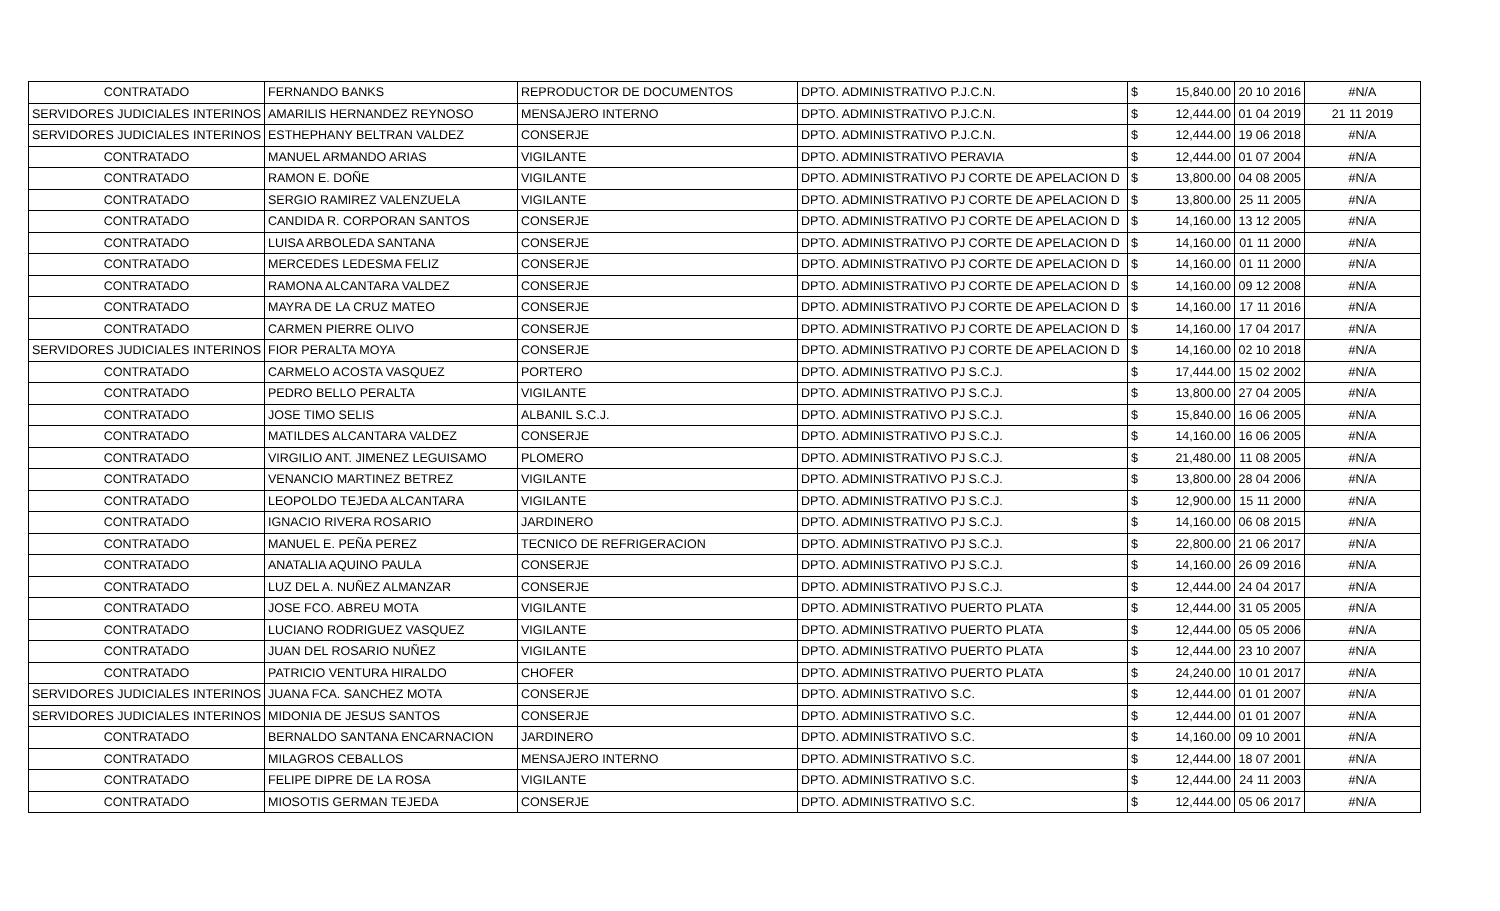| CONTRATADO | FERNANDO BANKS | REPRODUCTOR DE DOCUMENTOS | DPTO. ADMINISTRATIVO P.J.C.N. | $ | 15,840.00 | 20 10 2016 | #N/A |
| SERVIDORES JUDICIALES INTERINOS | AMARILIS HERNANDEZ REYNOSO | MENSAJERO INTERNO | DPTO. ADMINISTRATIVO P.J.C.N. | $ | 12,444.00 | 01 04 2019 | 21 11 2019 |
| SERVIDORES JUDICIALES INTERINOS | ESTHEPHANY BELTRAN VALDEZ | CONSERJE | DPTO. ADMINISTRATIVO P.J.C.N. | $ | 12,444.00 | 19 06 2018 | #N/A |
| CONTRATADO | MANUEL ARMANDO ARIAS | VIGILANTE | DPTO. ADMINISTRATIVO PERAVIA | $ | 12,444.00 | 01 07 2004 | #N/A |
| CONTRATADO | RAMON E. DOÑE | VIGILANTE | DPTO. ADMINISTRATIVO PJ CORTE DE APELACION D | $ | 13,800.00 | 04 08 2005 | #N/A |
| CONTRATADO | SERGIO RAMIREZ VALENZUELA | VIGILANTE | DPTO. ADMINISTRATIVO PJ CORTE DE APELACION D | $ | 13,800.00 | 25 11 2005 | #N/A |
| CONTRATADO | CANDIDA R. CORPORAN SANTOS | CONSERJE | DPTO. ADMINISTRATIVO PJ CORTE DE APELACION D | $ | 14,160.00 | 13 12 2005 | #N/A |
| CONTRATADO | LUISA ARBOLEDA SANTANA | CONSERJE | DPTO. ADMINISTRATIVO PJ CORTE DE APELACION D | $ | 14,160.00 | 01 11 2000 | #N/A |
| CONTRATADO | MERCEDES LEDESMA FELIZ | CONSERJE | DPTO. ADMINISTRATIVO PJ CORTE DE APELACION D | $ | 14,160.00 | 01 11 2000 | #N/A |
| CONTRATADO | RAMONA ALCANTARA VALDEZ | CONSERJE | DPTO. ADMINISTRATIVO PJ CORTE DE APELACION D | $ | 14,160.00 | 09 12 2008 | #N/A |
| CONTRATADO | MAYRA DE LA CRUZ MATEO | CONSERJE | DPTO. ADMINISTRATIVO PJ CORTE DE APELACION D | $ | 14,160.00 | 17 11 2016 | #N/A |
| CONTRATADO | CARMEN PIERRE OLIVO | CONSERJE | DPTO. ADMINISTRATIVO PJ CORTE DE APELACION D | $ | 14,160.00 | 17 04 2017 | #N/A |
| SERVIDORES JUDICIALES INTERINOS | FIOR PERALTA MOYA | CONSERJE | DPTO. ADMINISTRATIVO PJ CORTE DE APELACION D | $ | 14,160.00 | 02 10 2018 | #N/A |
| CONTRATADO | CARMELO ACOSTA VASQUEZ | PORTERO | DPTO. ADMINISTRATIVO PJ S.C.J. | $ | 17,444.00 | 15 02 2002 | #N/A |
| CONTRATADO | PEDRO BELLO PERALTA | VIGILANTE | DPTO. ADMINISTRATIVO PJ S.C.J. | $ | 13,800.00 | 27 04 2005 | #N/A |
| CONTRATADO | JOSE TIMO SELIS | ALBANIL S.C.J. | DPTO. ADMINISTRATIVO PJ S.C.J. | $ | 15,840.00 | 16 06 2005 | #N/A |
| CONTRATADO | MATILDES ALCANTARA VALDEZ | CONSERJE | DPTO. ADMINISTRATIVO PJ S.C.J. | $ | 14,160.00 | 16 06 2005 | #N/A |
| CONTRATADO | VIRGILIO ANT. JIMENEZ LEGUISAMO | PLOMERO | DPTO. ADMINISTRATIVO PJ S.C.J. | $ | 21,480.00 | 11 08 2005 | #N/A |
| CONTRATADO | VENANCIO MARTINEZ BETREZ | VIGILANTE | DPTO. ADMINISTRATIVO PJ S.C.J. | $ | 13,800.00 | 28 04 2006 | #N/A |
| CONTRATADO | LEOPOLDO TEJEDA ALCANTARA | VIGILANTE | DPTO. ADMINISTRATIVO PJ S.C.J. | $ | 12,900.00 | 15 11 2000 | #N/A |
| CONTRATADO | IGNACIO RIVERA ROSARIO | JARDINERO | DPTO. ADMINISTRATIVO PJ S.C.J. | $ | 14,160.00 | 06 08 2015 | #N/A |
| CONTRATADO | MANUEL E. PEÑA PEREZ | TECNICO DE REFRIGERACION | DPTO. ADMINISTRATIVO PJ S.C.J. | $ | 22,800.00 | 21 06 2017 | #N/A |
| CONTRATADO | ANATALIA AQUINO PAULA | CONSERJE | DPTO. ADMINISTRATIVO PJ S.C.J. | $ | 14,160.00 | 26 09 2016 | #N/A |
| CONTRATADO | LUZ DEL A. NUÑEZ ALMANZAR | CONSERJE | DPTO. ADMINISTRATIVO PJ S.C.J. | $ | 12,444.00 | 24 04 2017 | #N/A |
| CONTRATADO | JOSE FCO. ABREU MOTA | VIGILANTE | DPTO. ADMINISTRATIVO PUERTO PLATA | $ | 12,444.00 | 31 05 2005 | #N/A |
| CONTRATADO | LUCIANO RODRIGUEZ VASQUEZ | VIGILANTE | DPTO. ADMINISTRATIVO PUERTO PLATA | $ | 12,444.00 | 05 05 2006 | #N/A |
| CONTRATADO | JUAN DEL ROSARIO NUÑEZ | VIGILANTE | DPTO. ADMINISTRATIVO PUERTO PLATA | $ | 12,444.00 | 23 10 2007 | #N/A |
| CONTRATADO | PATRICIO VENTURA HIRALDO | CHOFER | DPTO. ADMINISTRATIVO PUERTO PLATA | $ | 24,240.00 | 10 01 2017 | #N/A |
| SERVIDORES JUDICIALES INTERINOS | JUANA FCA. SANCHEZ MOTA | CONSERJE | DPTO. ADMINISTRATIVO S.C. | $ | 12,444.00 | 01 01 2007 | #N/A |
| SERVIDORES JUDICIALES INTERINOS | MIDONIA DE JESUS SANTOS | CONSERJE | DPTO. ADMINISTRATIVO S.C. | $ | 12,444.00 | 01 01 2007 | #N/A |
| CONTRATADO | BERNALDO SANTANA ENCARNACION | JARDINERO | DPTO. ADMINISTRATIVO S.C. | $ | 14,160.00 | 09 10 2001 | #N/A |
| CONTRATADO | MILAGROS CEBALLOS | MENSAJERO INTERNO | DPTO. ADMINISTRATIVO S.C. | $ | 12,444.00 | 18 07 2001 | #N/A |
| CONTRATADO | FELIPE DIPRE DE LA ROSA | VIGILANTE | DPTO. ADMINISTRATIVO S.C. | $ | 12,444.00 | 24 11 2003 | #N/A |
| CONTRATADO | MIOSOTIS GERMAN TEJEDA | CONSERJE | DPTO. ADMINISTRATIVO S.C. | $ | 12,444.00 | 05 06 2017 | #N/A |